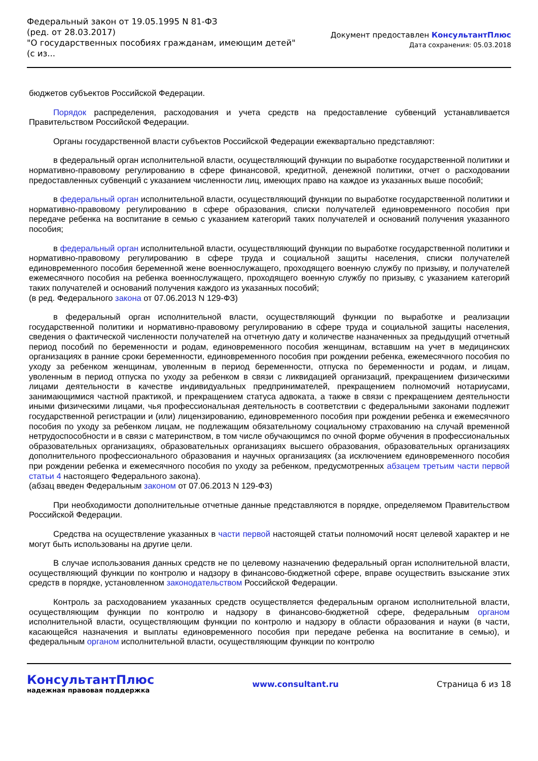Федеральный закон от 19.05.1995 N 81-ФЗ
(ред. от 28.03.2017)
"О государственных пособиях гражданам, имеющим детей"
(с из...
Документ предоставлен КонсультантПлюс
Дата сохранения: 05.03.2018
бюджетов субъектов Российской Федерации.
Порядок распределения, расходования и учета средств на предоставление субвенций устанавливается Правительством Российской Федерации.
Органы государственной власти субъектов Российской Федерации ежеквартально представляют:
в федеральный орган исполнительной власти, осуществляющий функции по выработке государственной политики и нормативно-правовому регулированию в сфере финансовой, кредитной, денежной политики, отчет о расходовании предоставленных субвенций с указанием численности лиц, имеющих право на каждое из указанных выше пособий;
в федеральный орган исполнительной власти, осуществляющий функции по выработке государственной политики и нормативно-правовому регулированию в сфере образования, списки получателей единовременного пособия при передаче ребенка на воспитание в семью с указанием категорий таких получателей и оснований получения указанного пособия;
в федеральный орган исполнительной власти, осуществляющий функции по выработке государственной политики и нормативно-правовому регулированию в сфере труда и социальной защиты населения, списки получателей единовременного пособия беременной жене военнослужащего, проходящего военную службу по призыву, и получателей ежемесячного пособия на ребенка военнослужащего, проходящего военную службу по призыву, с указанием категорий таких получателей и оснований получения каждого из указанных пособий;
(в ред. Федерального закона от 07.06.2013 N 129-ФЗ)
в федеральный орган исполнительной власти, осуществляющий функции по выработке и реализации государственной политики и нормативно-правовому регулированию в сфере труда и социальной защиты населения, сведения о фактической численности получателей на отчетную дату и количестве назначенных за предыдущий отчетный период пособий по беременности и родам, единовременного пособия женщинам, вставшим на учет в медицинских организациях в ранние сроки беременности, единовременного пособия при рождении ребенка, ежемесячного пособия по уходу за ребенком женщинам, уволенным в период беременности, отпуска по беременности и родам, и лицам, уволенным в период отпуска по уходу за ребенком в связи с ликвидацией организаций, прекращением физическими лицами деятельности в качестве индивидуальных предпринимателей, прекращением полномочий нотариусами, занимающимися частной практикой, и прекращением статуса адвоката, а также в связи с прекращением деятельности иными физическими лицами, чья профессиональная деятельность в соответствии с федеральными законами подлежит государственной регистрации и (или) лицензированию, единовременного пособия при рождении ребенка и ежемесячного пособия по уходу за ребенком лицам, не подлежащим обязательному социальному страхованию на случай временной нетрудоспособности и в связи с материнством, в том числе обучающимся по очной форме обучения в профессиональных образовательных организациях, образовательных организациях высшего образования, образовательных организациях дополнительного профессионального образования и научных организациях (за исключением единовременного пособия при рождении ребенка и ежемесячного пособия по уходу за ребенком, предусмотренных абзацем третьим части первой статьи 4 настоящего Федерального закона).
(абзац введен Федеральным законом от 07.06.2013 N 129-ФЗ)
При необходимости дополнительные отчетные данные представляются в порядке, определяемом Правительством Российской Федерации.
Средства на осуществление указанных в части первой настоящей статьи полномочий носят целевой характер и не могут быть использованы на другие цели.
В случае использования данных средств не по целевому назначению федеральный орган исполнительной власти, осуществляющий функции по контролю и надзору в финансово-бюджетной сфере, вправе осуществить взыскание этих средств в порядке, установленном законодательством Российской Федерации.
Контроль за расходованием указанных средств осуществляется федеральным органом исполнительной власти, осуществляющим функции по контролю и надзору в финансово-бюджетной сфере, федеральным органом исполнительной власти, осуществляющим функции по контролю и надзору в области образования и науки (в части, касающейся назначения и выплаты единовременного пособия при передаче ребенка на воспитание в семью), и федеральным органом исполнительной власти, осуществляющим функции по контролю
КонсультантПлюс
надежная правовая поддержка
www.consultant.ru Страница 6 из 18